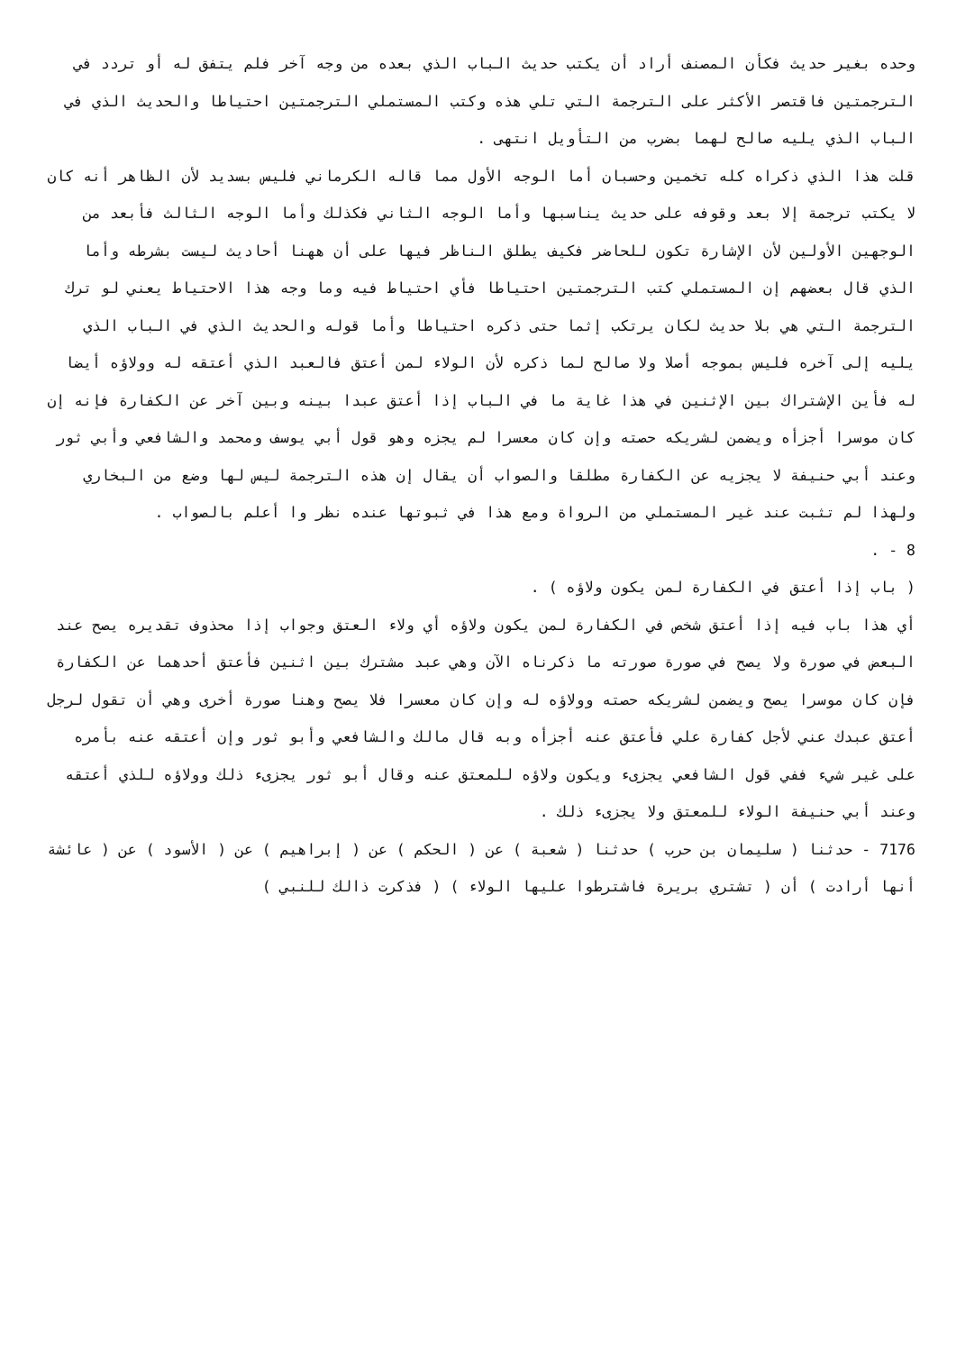وحده بغير حديث فكأن المصنف أراد أن يكتب حديث الباب الذي بعده من وجه آخر فلم يتفق له أو تردد في الترجمتين فاقتصر الأكثر على الترجمة التي تلي هذه وكتب المستملي الترجمتين احتياطا والحديث الذي في الباب الذي يليه صالح لهما بضرب من التأويل انتهى .
قلت هذا الذي ذكراه كله تخمين وحسبان أما الوجه الأول مما قاله الكرماني فليس بسديد لأن الظاهر أنه كان لا يكتب ترجمة إلا بعد وقوفه على حديث يناسبها وأما الوجه الثاني فكذلك وأما الوجه الثالث فأبعد من الوجهين الأولين لأن الإشارة تكون للحاضر فكيف يطلق الناظر فيها على أن ههنا أحاديث ليست بشرطه وأما الذي قال بعضهم إن المستملي كتب الترجمتين احتياطا فأي احتياط فيه وما وجه هذا الاحتياط يعني لو ترك الترجمة التي هي بلا حديث لكان يرتكب إثما حتى ذكره احتياطا وأما قوله والحديث الذي في الباب الذي يليه إلى آخره فليس بموجه أصلا ولا صالح لما ذكره لأن الولاء لمن أعتق فالعبد الذي أعتقه له وولاؤه أيضا له فأين الإشتراك بين الإثنين في هذا غاية ما في الباب إذا أعتق عبدا بينه وبين آخر عن الكفارة فإنه إن كان موسرا أجزأه ويضمن لشريكه حصته وإن كان معسرا لم يجزه وهو قول أبي يوسف ومحمد والشافعي وأبي ثور وعند أبي حنيفة لا يجزيه عن الكفارة مطلقا والصواب أن يقال إن هذه الترجمة ليس لها وضع من البخاري ولهذا لم تثبت عند غير المستملي من الرواة ومع هذا في ثبوتها عنده نظر وا أعلم بالصواب .
8 - .
( باب إذا أعتق في الكفارة لمن يكون ولاؤه ) .
أي هذا باب فيه إذا أعتق شخص في الكفارة لمن يكون ولاؤه أي ولاء العتق وجواب إذا محذوف تقديره يصح عند البعض في صورة ولا يصح في صورة صورته ما ذكرناه الآن وهي عبد مشترك بين اثنين فأعتق أحدهما عن الكفارة فإن كان موسرا يصح ويضمن لشريكه حصته وولاؤه له وإن كان معسرا فلا يصح وهنا صورة أخرى وهي أن تقول لرجل أعتق عبدك عني لأجل كفارة علي فأعتق عنه أجزأه وبه قال مالك والشافعي وأبو ثور وإن أعتقه عنه بأمره على غير شيء ففي قول الشافعي يجزىء ويكون ولاؤه للمعتق عنه وقال أبو ثور يجزىء ذلك وولاؤه للذي أعتقه وعند أبي حنيفة الولاء للمعتق ولا يجزىء ذلك .
7176 - حدثنا ( سليمان بن حرب ) حدثنا ( شعبة ) عن ( الحكم ) عن ( إبراهيم ) عن ( الأسود ) عن ( عائشة أنها أرادت ) أن ( تشتري بريرة فاشترطوا عليها الولاء ) ( فذكرت ذالك للنبي )